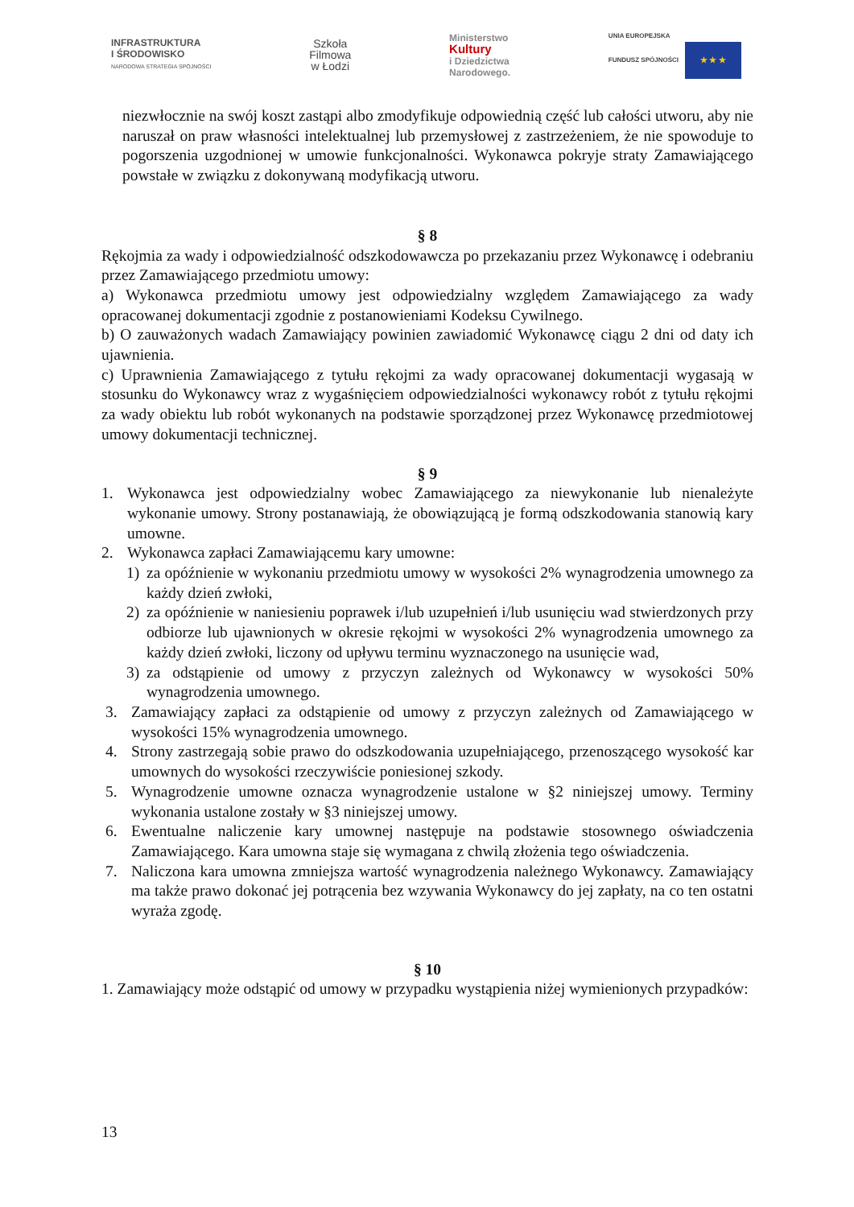INFRASTRUKTURA
I ŚRODOWISKO
NARODOWA STRATEGIA SPÓJNOŚCI
Szkoła
Filmowa
w Łodzi
Ministerstwo
Kultury
i Dziedzictwa
Narodowego.
UNIA EUROPEJSKA
FUNDUSZ SPÓJNOŚCI ★ ★ ★
niezwłocznie na swój koszt zastąpi albo zmodyfikuje odpowiednią część lub całości utworu, aby nie naruszał on praw własności intelektualnej lub przemysłowej z zastrzeżeniem, że nie spowoduje to pogorszenia uzgodnionej w umowie funkcjonalności. Wykonawca pokryje straty Zamawiającego powstałe w związku z dokonywaną modyfikacją utworu.
§ 8
Rękojmia za wady i odpowiedzialność odszkodowawcza po przekazaniu przez Wykonawcę i odebraniu przez Zamawiającego przedmiotu umowy:
a) Wykonawca przedmiotu umowy jest odpowiedzialny względem Zamawiającego za wady opracowanej dokumentacji zgodnie z postanowieniami Kodeksu Cywilnego.
b) O zauważonych wadach Zamawiający powinien zawiadomić Wykonawcę ciągu 2 dni od daty ich ujawnienia.
c) Uprawnienia Zamawiającego z tytułu rękojmi za wady opracowanej dokumentacji wygasają w stosunku do Wykonawcy wraz z wygaśnięciem odpowiedzialności wykonawcy robót z tytułu rękojmi za wady obiektu lub robót wykonanych na podstawie sporządzonej przez Wykonawcę przedmiotowej umowy dokumentacji technicznej.
§ 9
1. Wykonawca jest odpowiedzialny wobec Zamawiającego za niewykonanie lub nienależyte wykonanie umowy. Strony postanawiają, że obowiązującą je formą odszkodowania stanowią kary umowne.
2. Wykonawca zapłaci Zamawiającemu kary umowne:
1) za opóźnienie w wykonaniu przedmiotu umowy w wysokości 2% wynagrodzenia umownego za każdy dzień zwłoki,
2) za opóźnienie w naniesieniu poprawek i/lub uzupełnień i/lub usunięciu wad stwierdzonych przy odbiorze lub ujawnionych w okresie rękojmi w wysokości 2% wynagrodzenia umownego za każdy dzień zwłoki, liczony od upływu terminu wyznaczonego na usunięcie wad,
3) za odstąpienie od umowy z przyczyn zależnych od Wykonawcy w wysokości 50% wynagrodzenia umownego.
3. Zamawiający zapłaci za odstąpienie od umowy z przyczyn zależnych od Zamawiającego w wysokości 15% wynagrodzenia umownego.
4. Strony zastrzegają sobie prawo do odszkodowania uzupełniającego, przenoszącego wysokość kar umownych do wysokości rzeczywiście poniesionej szkody.
5. Wynagrodzenie umowne oznacza wynagrodzenie ustalone w §2 niniejszej umowy. Terminy wykonania ustalone zostały w §3 niniejszej umowy.
6. Ewentualne naliczenie kary umownej następuje na podstawie stosownego oświadczenia Zamawiającego. Kara umowna staje się wymagana z chwilą złożenia tego oświadczenia.
7. Naliczona kara umowna zmniejsza wartość wynagrodzenia należnego Wykonawcy. Zamawiający ma także prawo dokonać jej potrącenia bez wzywania Wykonawcy do jej zapłaty, na co ten ostatni wyraża zgodę.
§ 10
1. Zamawiający może odstąpić od umowy w przypadku wystąpienia niżej wymienionych przypadków:
13